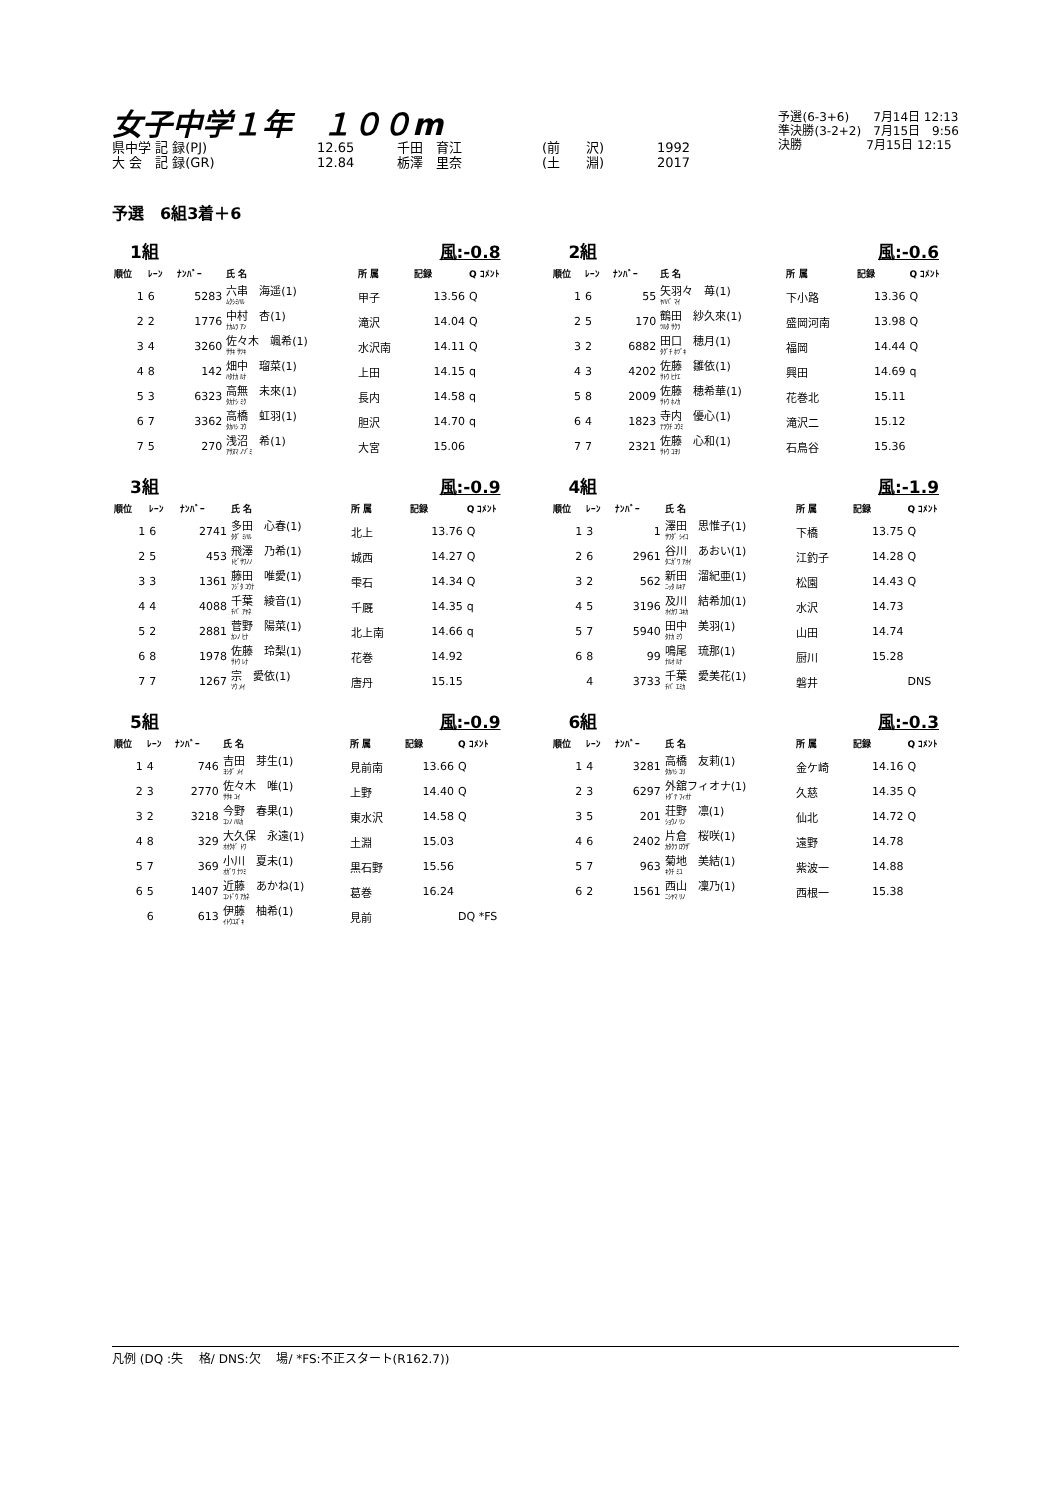女子中学１年　１００m
県中学 記 録(PJ) 12.65 千田　育江 (前　　沢) 1992
大 会　記 録(GR) 12.84 栃澤　里奈 (土　　淵) 2017
予選(6-3+6)　　7月14日 12:13
準決勝(3-2+2)　7月15日　9:56
決勝　　　　　 7月15日 12:15
予選　6組3着＋6
1組 風:-0.8
| 順位 | ﾚｰﾝ | ﾅﾝﾊﾞｰ | 氏 名 | 所 属 | 記録 | Q ｺﾒﾝﾄ |
| --- | --- | --- | --- | --- | --- | --- |
| 1 | 6 | 5283 | 六串 海遥(1) ﾑｸｼﾐﾊﾙ | 甲子 | 13.56 | Q |
| 2 | 2 | 1776 | 中村 杏(1) ﾅｶﾑﾗ ｱﾝ | 滝沢 | 14.04 | Q |
| 3 | 4 | 3260 | 佐々木 颯希(1) ｻｻｷ ｻﾂｷ | 水沢南 | 14.11 | Q |
| 4 | 8 | 142 | 畑中 瑠菜(1) ﾊﾀﾅｶ ﾙﾅ | 上田 | 14.15 | q |
| 5 | 3 | 6323 | 高無 未來(1) ﾀｶﾅｼ ﾐｸ | 長内 | 14.58 | q |
| 6 | 7 | 3362 | 高橋 虹羽(1) ﾀｶﾊｼ ｺｳ | 胆沢 | 14.70 | q |
| 7 | 5 | 270 | 浅沼 希(1) ｱｻﾇﾏ ﾉｿﾞﾐ | 大宮 | 15.06 | |
2組 風:-0.6
| 順位 | ﾚｰﾝ | ﾅﾝﾊﾞｰ | 氏 名 | 所 属 | 記録 | Q ｺﾒﾝﾄ |
| --- | --- | --- | --- | --- | --- | --- |
| 1 | 6 | 55 | 矢羽々 苺(1) ﾔﾊﾊﾞ ﾏｲ | 下小路 | 13.36 | Q |
| 2 | 5 | 170 | 鶴田 紗久來(1) ﾂﾙﾀ ｻｸﾗ | 盛岡河南 | 13.98 | Q |
| 3 | 2 | 6882 | 田口 穂月(1) ﾀｸﾞﾁ ﾎﾂﾞｷ | 福岡 | 14.44 | Q |
| 4 | 3 | 4202 | 佐藤 雛依(1) ｻﾄｳ ﾋﾅｴ | 興田 | 14.69 | q |
| 5 | 8 | 2009 | 佐藤 穂希華(1) ｻﾄｳ ﾎﾉｶ | 花巻北 | 15.11 | |
| 6 | 4 | 1823 | 寺内 優心(1) ﾃﾗｳﾁ ﾕｳﾐ | 滝沢二 | 15.12 | |
| 7 | 7 | 2321 | 佐藤 心和(1) ｻﾄｳ ｺﾖﾘ | 石鳥谷 | 15.36 | |
3組 風:-0.9
| 順位 | ﾚｰﾝ | ﾅﾝﾊﾞｰ | 氏 名 | 所 属 | 記録 | Q ｺﾒﾝﾄ |
| --- | --- | --- | --- | --- | --- | --- |
| 1 | 6 | 2741 | 多田 心春(1) ﾀﾀﾞ ﾐﾊﾙ | 北上 | 13.76 | Q |
| 2 | 5 | 453 | 飛澤 乃希(1) ﾄﾋﾞｻﾜﾉﾉ | 城西 | 14.27 | Q |
| 3 | 3 | 1361 | 藤田 唯愛(1) ﾌｼﾞﾀ ﾕｳﾅ | 雫石 | 14.34 | Q |
| 4 | 4 | 4088 | 千葉 綾音(1) ﾁﾊﾞ ｱﾔﾈ | 千厩 | 14.35 | q |
| 5 | 2 | 2881 | 菅野 陽菜(1) ｶﾝﾉ ﾋﾅ | 北上南 | 14.66 | q |
| 6 | 8 | 1978 | 佐藤 玲梨(1) ｻﾄｳ ﾚﾅ | 花巻 | 14.92 | |
| 7 | 7 | 1267 | 宗 愛依(1) ｿｳ ﾒｲ | 唐丹 | 15.15 | |
4組 風:-1.9
| 順位 | ﾚｰﾝ | ﾅﾝﾊﾞｰ | 氏 名 | 所 属 | 記録 | Q ｺﾒﾝﾄ |
| --- | --- | --- | --- | --- | --- | --- |
| 1 | 3 | 1 | 澤田 思惟子(1) ｻﾜﾀﾞ ｼｲｺ | 下橋 | 13.75 | Q |
| 2 | 6 | 2961 | 谷川 あおい(1) ﾀﾆｶﾞﾜ ｱｵｲ | 江釣子 | 14.28 | Q |
| 3 | 2 | 562 | 新田 溜紀亜(1) ﾆｯﾀ ﾙｷｱ | 松園 | 14.43 | Q |
| 4 | 5 | 3196 | 及川 結希加(1) ｵｲｶﾜ ﾕｷｶ | 水沢 | 14.73 | |
| 5 | 7 | 5940 | 田中 美羽(1) ﾀﾅｶ ﾐｳ | 山田 | 14.74 | |
| 6 | 8 | 99 | 鳴尾 琉那(1) ﾅﾙｵ ﾙﾅ | 厨川 | 15.28 | |
| | 4 | 3733 | 千葉 愛美花(1) ﾁﾊﾞ ｴﾐｶ | 磐井 | | DNS |
5組 風:-0.9
| 順位 | ﾚｰﾝ | ﾅﾝﾊﾞｰ | 氏 名 | 所 属 | 記録 | Q ｺﾒﾝﾄ |
| --- | --- | --- | --- | --- | --- | --- |
| 1 | 4 | 746 | 吉田 芽生(1) ﾖｼﾀﾞ ﾒｲ | 見前南 | 13.66 | Q |
| 2 | 3 | 2770 | 佐々木 唯(1) ｻｻｷ ﾕｲ | 上野 | 14.40 | Q |
| 3 | 2 | 3218 | 今野 春果(1) ｺﾝﾉ ﾊﾙｶ | 東水沢 | 14.58 | Q |
| 4 | 8 | 329 | 大久保 永遠(1) ｵｵｸﾎﾞ ﾄﾜ | 土淵 | 15.03 | |
| 5 | 7 | 369 | 小川 夏未(1) ｵｶﾞﾜ ﾅﾂﾐ | 黒石野 | 15.56 | |
| 6 | 5 | 1407 | 近藤 あかね(1) ｺﾝﾄﾞｳ ｱｶﾈ | 葛巻 | 16.24 | |
| | 6 | 613 | 伊藤 柚希(1) ｲﾄｳﾕｽﾞｷ | 見前 | | DQ *FS |
6組 風:-0.3
| 順位 | ﾚｰﾝ | ﾅﾝﾊﾞｰ | 氏 名 | 所 属 | 記録 | Q ｺﾒﾝﾄ |
| --- | --- | --- | --- | --- | --- | --- |
| 1 | 4 | 3281 | 高橋 友莉(1) ﾀｶﾊｼ ﾕﾘ | 金ケ崎 | 14.16 | Q |
| 2 | 3 | 6297 | 外舘フィオナ(1) ﾄﾀﾞﾃ ﾌｨｵﾅ | 久慈 | 14.35 | Q |
| 3 | 5 | 201 | 荘野 凛(1) ｼｮｳﾉ ﾘﾝ | 仙北 | 14.72 | Q |
| 4 | 6 | 2402 | 片倉 桜咲(1) ｶﾀｸﾗ ﾛｳｻﾞ | 遠野 | 14.78 | |
| 5 | 7 | 963 | 菊地 美結(1) ｷｸﾁ ﾐﾕ | 紫波一 | 14.88 | |
| 6 | 2 | 1561 | 西山 凜乃(1) ﾆｼﾔﾏ ﾘﾉ | 西根一 | 15.38 | |
凡例 (DQ :失　 格/ DNS:欠　 場/ *FS:不正スタート(R162.7))